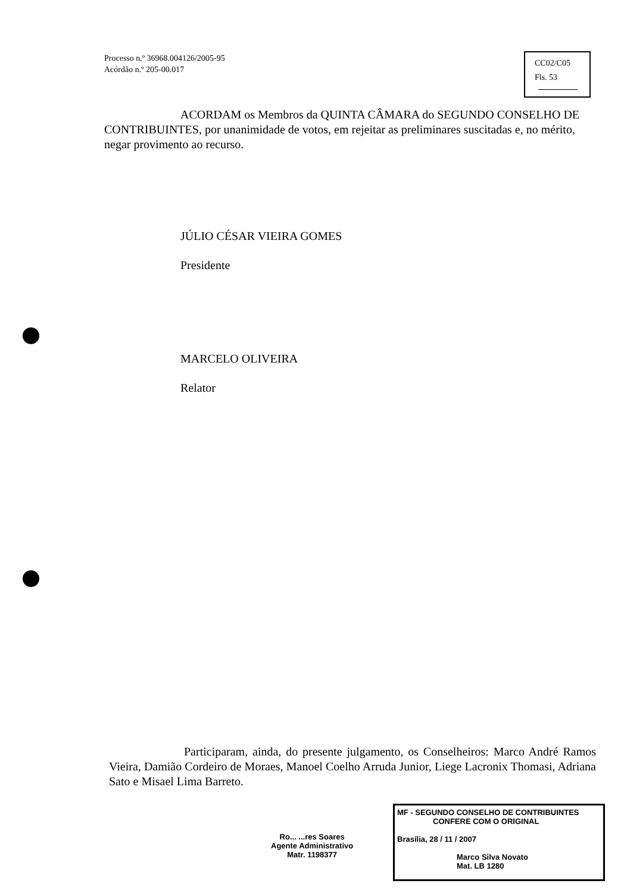Processo n.º 36968.004126/2005-95
Acórdão n.º 205-00.017
CC02/C05
Fls. 53
ACORDAM os Membros da QUINTA CÂMARA do SEGUNDO CONSELHO DE CONTRIBUINTES, por unanimidade de votos, em rejeitar as preliminares suscitadas e, no mérito, negar provimento ao recurso.
JÚLIO CÉSAR VIEIRA GOMES
Presidente
MARCELO OLIVEIRA
Relator
Participaram, ainda, do presente julgamento, os Conselheiros: Marco André Ramos Vieira, Damião Cordeiro de Moraes, Manoel Coelho Arruda Junior, Liege Lacronix Thomasi, Adriana Sato e Misael Lima Barreto.
Ro... ...res Soares
Agente Administrativo
Matr. 1198377
MF - SEGUNDO CONSELHO DE CONTRIBUINTES
CONFERE COM O ORIGINAL
Brasília, 28 / 11 / 2007
Marco Silva Novato
Mat. LB 1280